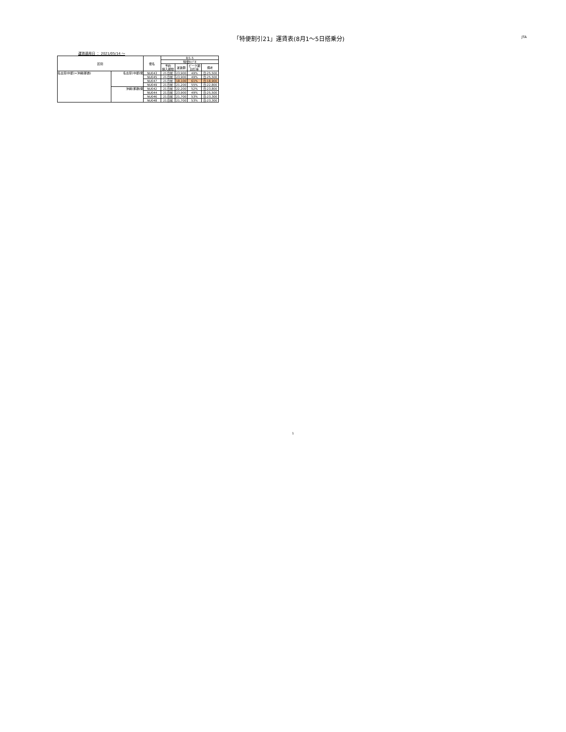「特便割引21」運賃表(8月1～5日搭乗分)
JTA
運賃適用日 ： 2021/05/14 ～
| 区間 | | 便名 | 8/1-5 | | | |
| --- | --- | --- | --- | --- | --- | --- |
| | | | 特便ﾀｲﾌﾟE | | | |
| | | | 予約 購入期限 | 運賃額 | ピーク期 割引率 | 備考 |
| 名古屋(中部)=沖縄(那覇) | 名古屋(中部)発 | NU043 | 21日前 | 23,900 | 49% | 日:25,500 |
| | | NU045 | 21日前 | 23,900 | 49% | 日:25,500 |
| | | NU047 | 21日前 | 18,100 | 61% | 日:18,900 |
| | | NU049 | 21日前 | 21,200 | 55% | 日:22,800 |
| | 沖縄(那覇)発 | NU042 | 21日前 | 22,200 | 52% | 日:23,800 |
| | | NU044 | 21日前 | 23,900 | 49% | 日:25,500 |
| | | NU046 | 21日前 | 21,700 | 53% | 日:23,300 |
| | | NU048 | 21日前 | 21,700 | 53% | 日:23,300 |
1